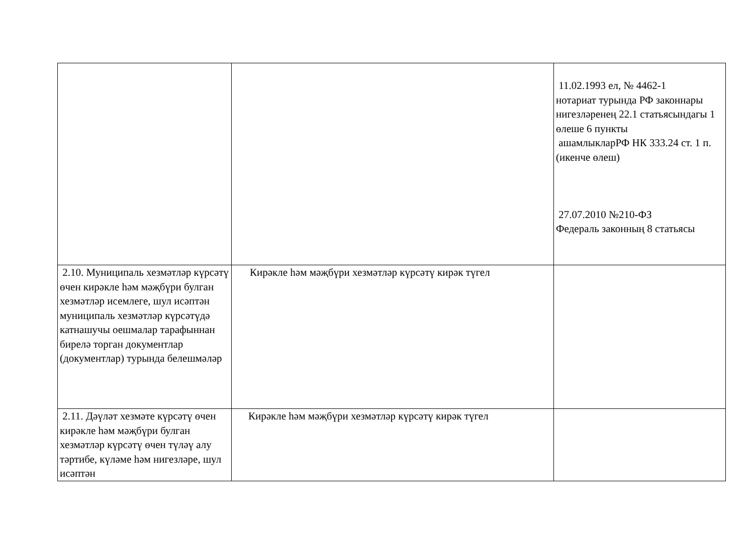| | | 11.02.1993 ел, № 4462-1 нотариат турында РФ законнары нигезләренең 22.1 статьясындагы 1 өлеше 6 пункты ашамлыкларРФ НК 333.24 ст. 1 п. (икенче өлеш) 27.07.2010 №210-ФЗ Федераль законның 8 статьясы |
| 2.10. Муниципаль хезмәтләр күрсәтү өчен кирәкле һәм мәҗбүри булган хезмәтләр исемлеге, шул исәптән муниципаль хезмәтләр күрсәтүдә катнашучы оешмалар тарафыннан бирелә торган документлар (документлар) турында белешмәләр | Кирәкле һәм мәҗбүри хезмәтләр күрсәтү кирәк түгел | |
| 2.11. Дәүләт хезмәте күрсәтү өчен кирәкле һәм мәҗбүри булган хезмәтләр күрсәтү өчен түләү алу тәртибе, күләме һәм нигезләре, шул исәптән | Кирәкле һәм мәҗбүри хезмәтләр күрсәтү кирәк түгел | |